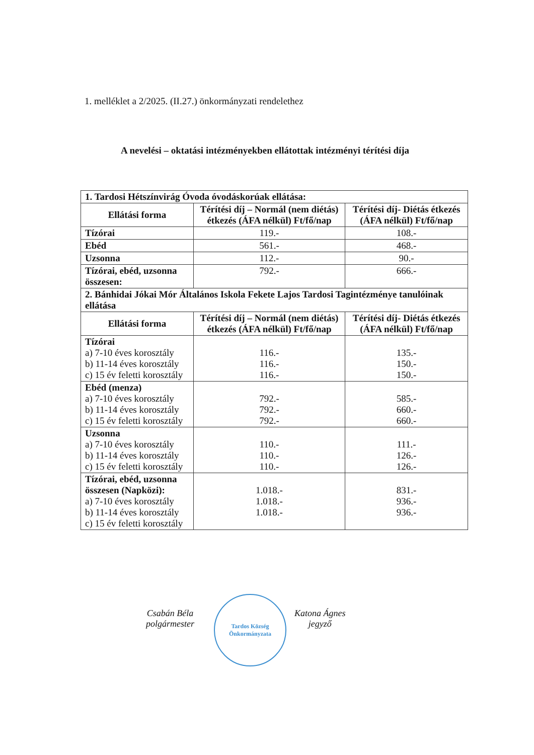1. melléklet a 2/2025. (II.27.) önkormányzati rendelethez
A nevelési – oktatási intézményekben ellátottak intézményi térítési díja
| 1. Tardosi Hétszínvirág Óvoda óvodáskorúak ellátása: | | |
| Ellátási forma | Térítési díj – Normál (nem diétás) étkezés (ÁFA nélkül) Ft/fő/nap | Térítési díj- Diétás étkezés (ÁFA nélkül) Ft/fő/nap |
| Tízórai | 119.- | 108.- |
| Ebéd | 561.- | 468.- |
| Uzsonna | 112.- | 90.- |
| Tízórai, ebéd, uzsonna összesen: | 792.- | 666.- |
| 2. Bánhidai Jókai Mór Általános Iskola Fekete Lajos Tardosi Tagintézménye tanulóinak ellátása | | |
| Ellátási forma | Térítési díj – Normál (nem diétás) étkezés (ÁFA nélkül) Ft/fő/nap | Térítési díj- Diétás étkezés (ÁFA nélkül) Ft/fő/nap |
| Tízórai a) 7-10 éves korosztály b) 11-14 éves korosztály c) 15 év feletti korosztály | 116.- 116.- 116.- | 135.- 150.- 150.- |
| Ebéd (menza) a) 7-10 éves korosztály b) 11-14 éves korosztály c) 15 év feletti korosztály | 792.- 792.- 792.- | 585.- 660.- 660.- |
| Uzsonna a) 7-10 éves korosztály b) 11-14 éves korosztály c) 15 év feletti korosztály | 110.- 110.- 110.- | 111.- 126.- 126.- |
| Tízórai, ebéd, uzsonna összesen (Napközi): a) 7-10 éves korosztály b) 11-14 éves korosztály c) 15 év feletti korosztály | 1.018.- 1.018.- 1.018.- | 831.- 936.- 936.- |
Csabán Béla
polgármester
Tardos Község Önkormányzata
Katona Ágnes
jegyző